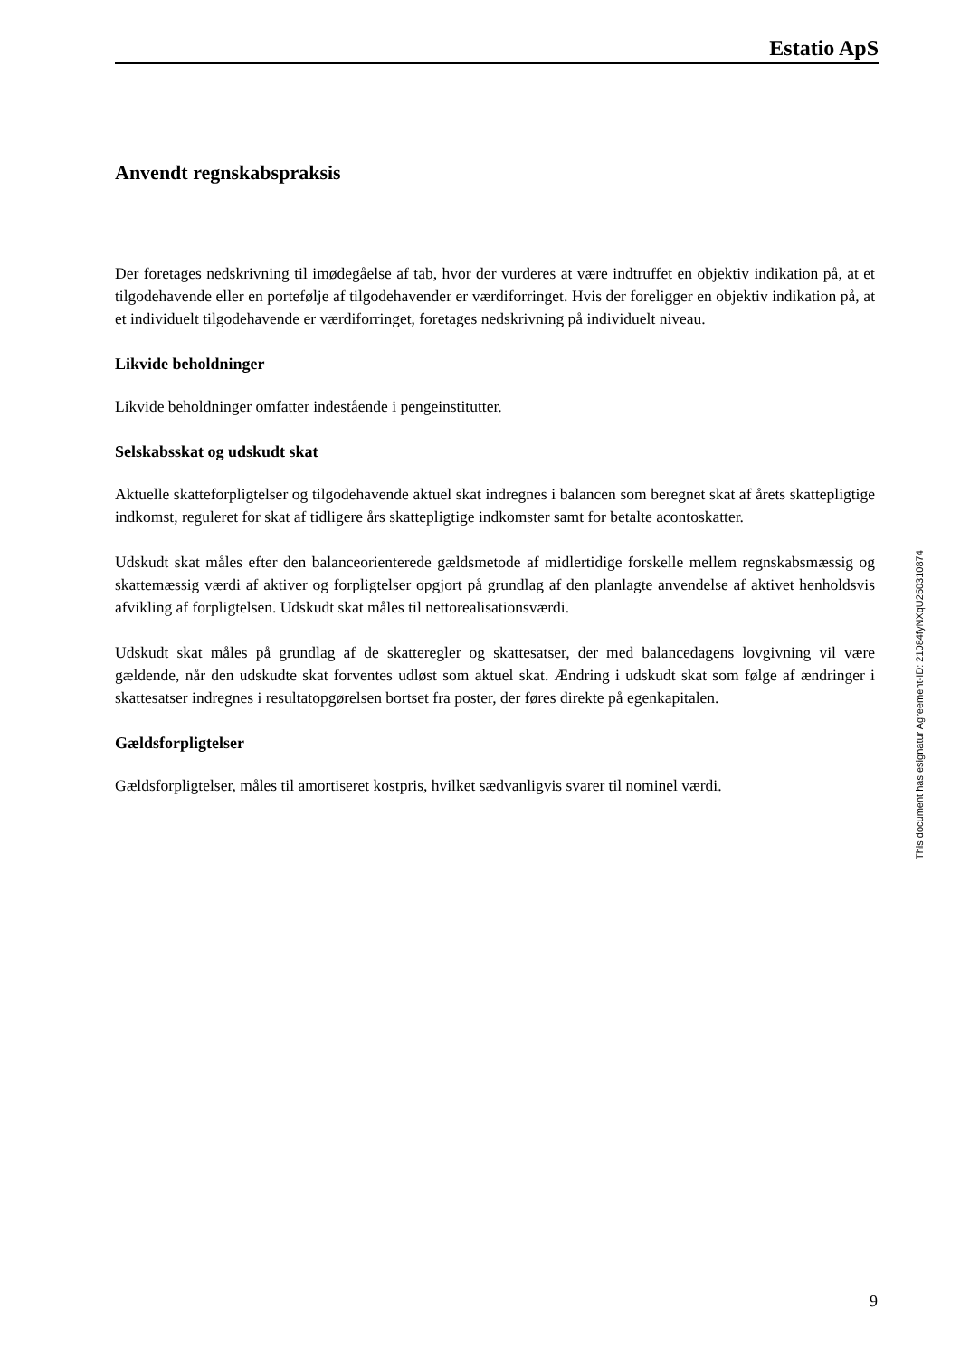Estatio ApS
Anvendt regnskabspraksis
Der foretages nedskrivning til imødegåelse af tab, hvor der vurderes at være indtruffet en objektiv indikation på, at et tilgodehavende eller en portefølje af tilgodehavender er værdiforringet. Hvis der foreligger en objektiv indikation på, at et individuelt tilgodehavende er værdiforringet, foretages nedskrivning på individuelt niveau.
Likvide beholdninger
Likvide beholdninger omfatter indestående i pengeinstitutter.
Selskabsskat og udskudt skat
Aktuelle skatteforpligtelser og tilgodehavende aktuel skat indregnes i balancen som beregnet skat af årets skattepligtige indkomst, reguleret for skat af tidligere års skattepligtige indkomster samt for betalte acontoskatter.
Udskudt skat måles efter den balanceorienterede gældsmetode af midlertidige forskelle mellem regnskabsmæssig og skattemæssig værdi af aktiver og forpligtelser opgjort på grundlag af den planlagte anvendelse af aktivet henholdsvis afvikling af forpligtelsen. Udskudt skat måles til nettorealisationsværdi.
Udskudt skat måles på grundlag af de skatteregler og skattesatser, der med balancedagens lovgivning vil være gældende, når den udskudte skat forventes udløst som aktuel skat. Ændring i udskudt skat som følge af ændringer i skattesatser indregnes i resultatopgørelsen bortset fra poster, der føres direkte på egenkapitalen.
Gældsforpligtelser
Gældsforpligtelser, måles til amortiseret kostpris, hvilket sædvanligvis svarer til nominel værdi.
This document has esignatur Agreement-ID: 21084fyNXqU250310874
9